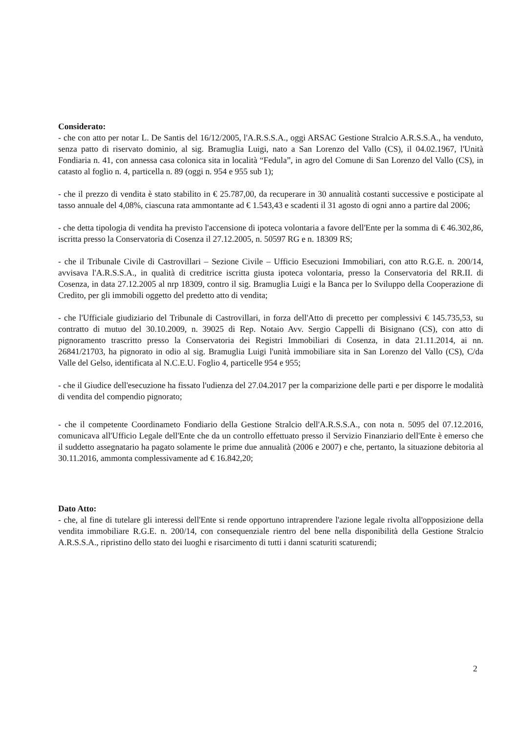Considerato:
- che con atto per notar L. De Santis del 16/12/2005, l'A.R.S.S.A., oggi ARSAC Gestione Stralcio A.R.S.S.A., ha venduto, senza patto di riservato dominio, al sig. Bramuglia Luigi, nato a San Lorenzo del Vallo (CS), il 04.02.1967, l'Unità Fondiaria n. 41, con annessa casa colonica sita in località “Fedula”, in agro del Comune di San Lorenzo del Vallo (CS), in catasto al foglio n. 4, particella n. 89 (oggi n. 954 e 955 sub 1);
- che il prezzo di vendita è stato stabilito in € 25.787,00, da recuperare in 30 annualità costanti successive e posticipate al tasso annuale del 4,08%, ciascuna rata ammontante ad € 1.543,43 e scadenti il 31 agosto di ogni anno a partire dal 2006;
- che detta tipologia di vendita ha previsto l'accensione di ipoteca volontaria a favore dell'Ente per la somma di € 46.302,86, iscritta presso la Conservatoria di Cosenza il 27.12.2005, n. 50597 RG e n. 18309 RS;
- che il Tribunale Civile di Castrovillari – Sezione Civile – Ufficio Esecuzioni Immobiliari, con atto R.G.E. n. 200/14, avvisava l'A.R.S.S.A., in qualità di creditrice iscritta giusta ipoteca volontaria, presso la Conservatoria del RR.II. di Cosenza, in data 27.12.2005 al nrp 18309, contro il sig. Bramuglia Luigi e la Banca per lo Sviluppo della Cooperazione di Credito, per gli immobili oggetto del predetto atto di vendita;
- che l'Ufficiale giudiziario del Tribunale di Castrovillari, in forza dell'Atto di precetto per complessivi € 145.735,53, su contratto di mutuo del 30.10.2009, n. 39025 di Rep. Notaio Avv. Sergio Cappelli di Bisignano (CS), con atto di pignoramento trascritto presso la Conservatoria dei Registri Immobiliari di Cosenza, in data 21.11.2014, ai nn. 26841/21703, ha pignorato in odio al sig. Bramuglia Luigi l'unità immobiliare sita in San Lorenzo del Vallo (CS), C/da Valle del Gelso, identificata al N.C.E.U. Foglio 4, particelle 954 e 955;
- che il Giudice dell'esecuzione ha fissato l'udienza del 27.04.2017 per la comparizione delle parti e per disporre le modalità di vendita del compendio pignorato;
- che il competente Coordinameto Fondiario della Gestione Stralcio dell'A.R.S.S.A., con nota n. 5095 del 07.12.2016, comunicava all'Ufficio Legale dell'Ente che da un controllo effettuato presso il Servizio Finanziario dell'Ente è emerso che il suddetto assegnatario ha pagato solamente le prime due annualità (2006 e 2007) e che, pertanto, la situazione debitoria al 30.11.2016, ammonta complessivamente ad € 16.842,20;
Dato Atto:
- che, al fine di tutelare gli interessi dell'Ente si rende opportuno intraprendere l'azione legale rivolta all'opposizione della vendita immobiliare R.G.E. n. 200/14, con consequenziale rientro del bene nella disponibilità della Gestione Stralcio A.R.S.S.A., ripristino dello stato dei luoghi e risarcimento di tutti i danni scaturiti scaturendi;
2